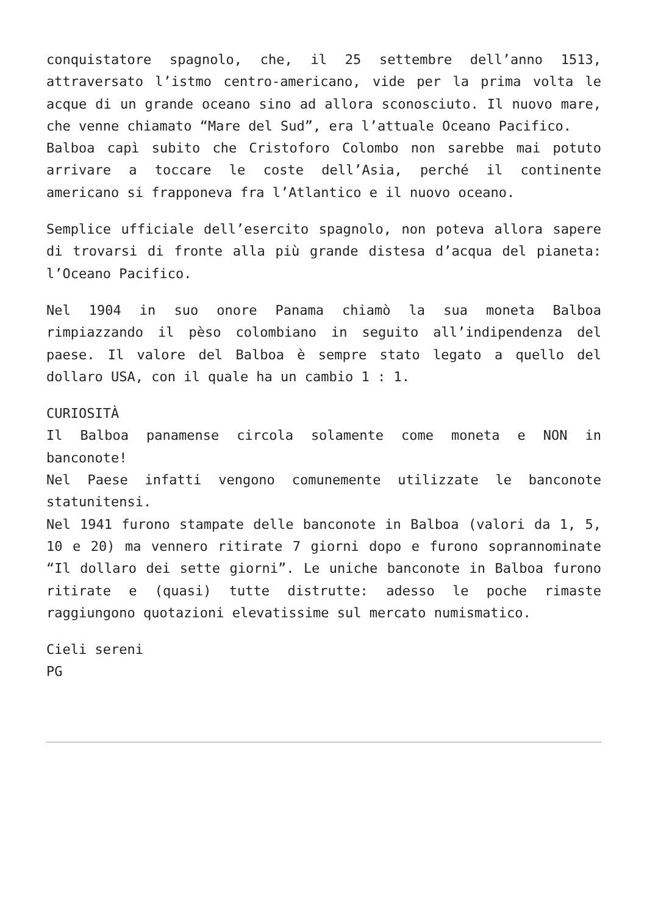conquistatore spagnolo, che, il 25 settembre dell’anno 1513, attraversato l’istmo centro-americano, vide per la prima volta le acque di un grande oceano sino ad allora sconosciuto. Il nuovo mare, che venne chiamato “Mare del Sud”, era l’attuale Oceano Pacifico.
Balboa capì subito che Cristoforo Colombo non sarebbe mai potuto arrivare a toccare le coste dell’Asia, perché il continente americano si frapponeva fra l’Atlantico e il nuovo oceano.
Semplice ufficiale dell’esercito spagnolo, non poteva allora sapere di trovarsi di fronte alla più grande distesa d’acqua del pianeta: l’Oceano Pacifico.
Nel 1904 in suo onore Panama chiamò la sua moneta Balboa rimpiazzando il pèso colombiano in seguito all’indipendenza del paese. Il valore del Balboa è sempre stato legato a quello del dollaro USA, con il quale ha un cambio 1 : 1.
CURIOSITÀ
Il Balboa panamense circola solamente come moneta e NON in banconote!
Nel Paese infatti vengono comunemente utilizzate le banconote statunitensi.
Nel 1941 furono stampate delle banconote in Balboa (valori da 1, 5, 10 e 20) ma vennero ritirate 7 giorni dopo e furono soprannominate “Il dollaro dei sette giorni”. Le uniche banconote in Balboa furono ritirate e (quasi) tutte distrutte: adesso le poche rimaste raggiungono quotazioni elevatissime sul mercato numismatico.
Cieli sereni
PG